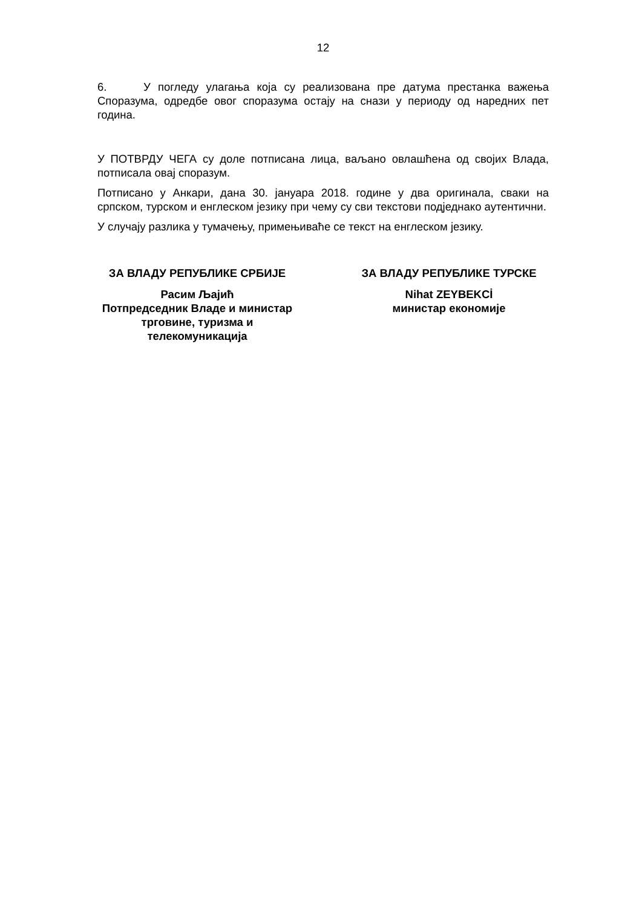12
6. У погледу улагања која су реализована пре датума престанка важења Споразума, одредбе овог споразума остају на снази у периоду од наредних пет година.
У ПОТВРДУ ЧЕГА су доле потписана лица, ваљано овлашћена од својих Влада, потписала овај споразум.
Потписано у Анкари, дана 30. јануара 2018. године у два оригинала, сваки на српском, турском и енглеском језику при чему су сви текстови подједнако аутентични.
У случају разлика у тумачењу, примењиваће се текст на енглеском језику.
ЗА ВЛАДУ РЕПУБЛИКЕ СРБИЈЕ
Расим Љајић
Потпредседник Владе и министар трговине, туризма и телекомуникација
ЗА ВЛАДУ РЕПУБЛИКЕ ТУРСКЕ
Nihat ZEYBEKCİ
министар економије